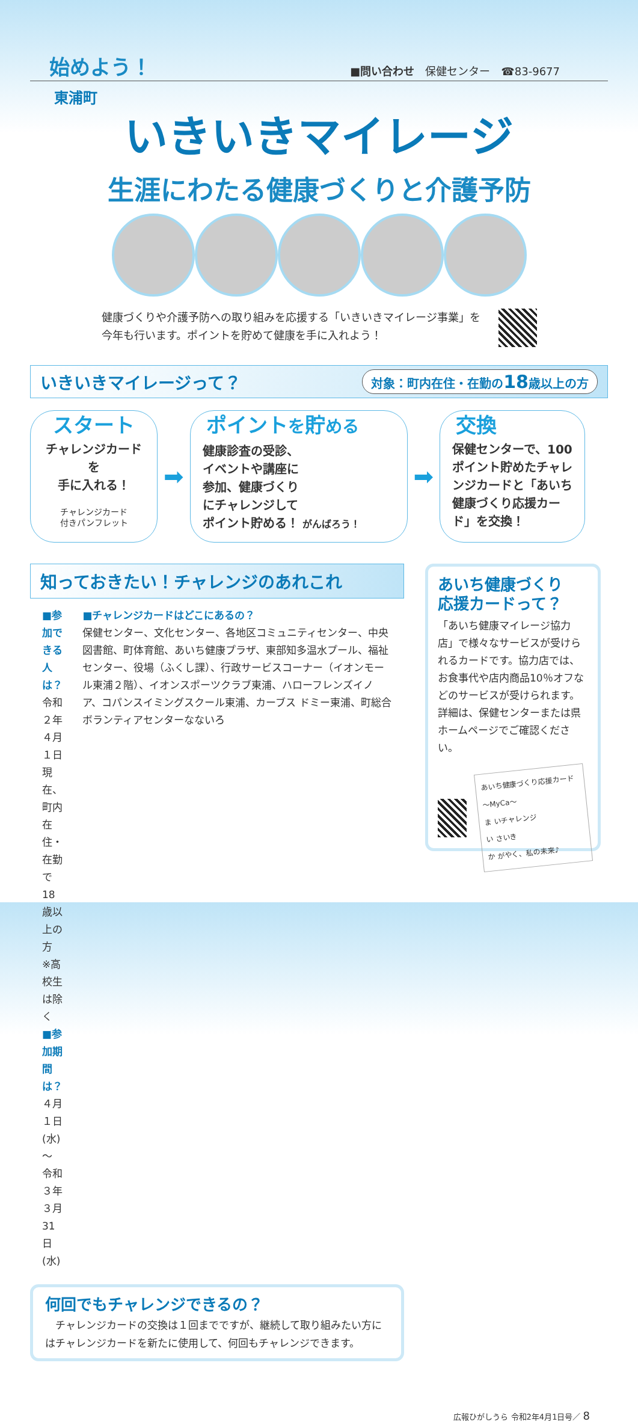始めよう！
■問い合わせ　保健センター　☎83-9677
東浦町
いきいきマイレージ
生涯にわたる健康づくりと介護予防
健康づくりや介護予防への取り組みを応援する「いきいきマイレージ事業」を
今年も行います。ポイントを貯めて健康を手に入れよう！
いきいきマイレージって？
対象：町内在住・在勤の18歳以上の方
スタート
チャレンジカードを
手に入れる！
チャレンジカード
付きパンフレット
➡
ポイントを貯める
健康診査の受診、
イベントや講座に
参加、健康づくり
にチャレンジして
ポイント貯める！ がんばろう！
➡
交換
保健センターで、100ポイント貯めたチャレンジカードと「あいち健康づくり応援カード」を交換！
知っておきたい！チャレンジのあれこれ
■参加できる人は？
令和２年４月１日現在、町内在住・在勤で18歳以上の方
※高校生は除く
■参加期間は？
４月１日(水)～
令和３年３月31日(水)
■チャレンジカードはどこにあるの？
保健センター、文化センター、各地区コミュニティセンター、中央図書館、町体育館、あいち健康プラザ、東部知多温水プール、福祉センター、役場（ふくし課）、行政サービスコーナー（イオンモール東浦２階）、イオンスポーツクラブ東浦、ハローフレンズイノア、コパンスイミングスクール東浦、カーブス ドミー東浦、町総合ボランティアセンターなないろ
何回でもチャレンジできるの？
　チャレンジカードの交換は１回までですが、継続して取り組みたい方にはチャレンジカードを新たに使用して、何回もチャレンジできます。
あいち健康づくり
応援カードって？
「あいち健康マイレージ協力店」で様々なサービスが受けられるカードです。協力店では、お食事代や店内商品10％オフなどのサービスが受けられます。詳細は、保健センターまたは県ホームページでご確認ください。
あいち健康づくり応援カード ～MyCa～
ま いチャレンジ
い さいき
か がやく、私の未来♪
広報ひがしうら 令和2年4月1日号／ 8